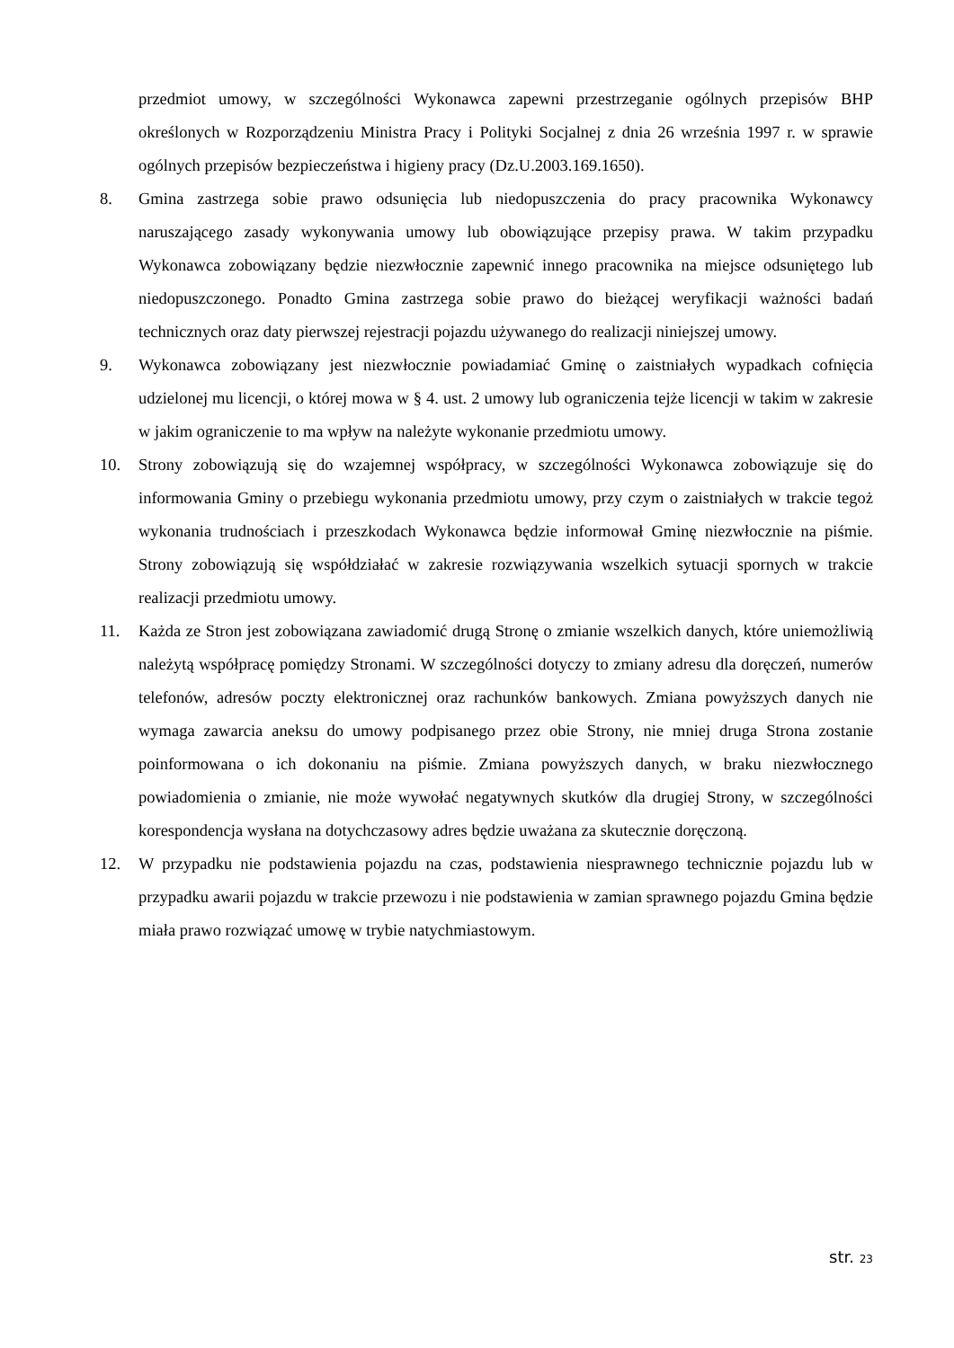przedmiot umowy, w szczególności Wykonawca zapewni przestrzeganie ogólnych przepisów BHP określonych w Rozporządzeniu Ministra Pracy i Polityki Socjalnej z dnia 26 września 1997 r. w sprawie ogólnych przepisów bezpieczeństwa i higieny pracy (Dz.U.2003.169.1650).
8. Gmina zastrzega sobie prawo odsunięcia lub niedopuszczenia do pracy pracownika Wykonawcy naruszającego zasady wykonywania umowy lub obowiązujące przepisy prawa. W takim przypadku Wykonawca zobowiązany będzie niezwłocznie zapewnić innego pracownika na miejsce odsuniętego lub niedopuszczonego. Ponadto Gmina zastrzega sobie prawo do bieżącej weryfikacji ważności badań technicznych oraz daty pierwszej rejestracji pojazdu używanego do realizacji niniejszej umowy.
9. Wykonawca zobowiązany jest niezwłocznie powiadamiać Gminę o zaistniałych wypadkach cofnięcia udzielonej mu licencji, o której mowa w § 4. ust. 2 umowy lub ograniczenia tejże licencji w takim w zakresie w jakim ograniczenie to ma wpływ na należyte wykonanie przedmiotu umowy.
10. Strony zobowiązują się do wzajemnej współpracy, w szczególności Wykonawca zobowiązuje się do informowania Gminy o przebiegu wykonania przedmiotu umowy, przy czym o zaistniałych w trakcie tegoż wykonania trudnościach i przeszkodach Wykonawca będzie informował Gminę niezwłocznie na piśmie. Strony zobowiązują się współdziałać w zakresie rozwiązywania wszelkich sytuacji spornych w trakcie realizacji przedmiotu umowy.
11. Każda ze Stron jest zobowiązana zawiadomić drugą Stronę o zmianie wszelkich danych, które uniemożliwią należytą współpracę pomiędzy Stronami. W szczególności dotyczy to zmiany adresu dla doręczeń, numerów telefonów, adresów poczty elektronicznej oraz rachunków bankowych. Zmiana powyższych danych nie wymaga zawarcia aneksu do umowy podpisanego przez obie Strony, nie mniej druga Strona zostanie poinformowana o ich dokonaniu na piśmie. Zmiana powyższych danych, w braku niezwłocznego powiadomienia o zmianie, nie może wywołać negatywnych skutków dla drugiej Strony, w szczególności korespondencja wysłana na dotychczasowy adres będzie uważana za skutecznie doręczoną.
12. W przypadku nie podstawienia pojazdu na czas, podstawienia niesprawnego technicznie pojazdu lub w przypadku awarii pojazdu w trakcie przewozu i nie podstawienia w zamian sprawnego pojazdu Gmina będzie miała prawo rozwiązać umowę w trybie natychmiastowym.
str. 23